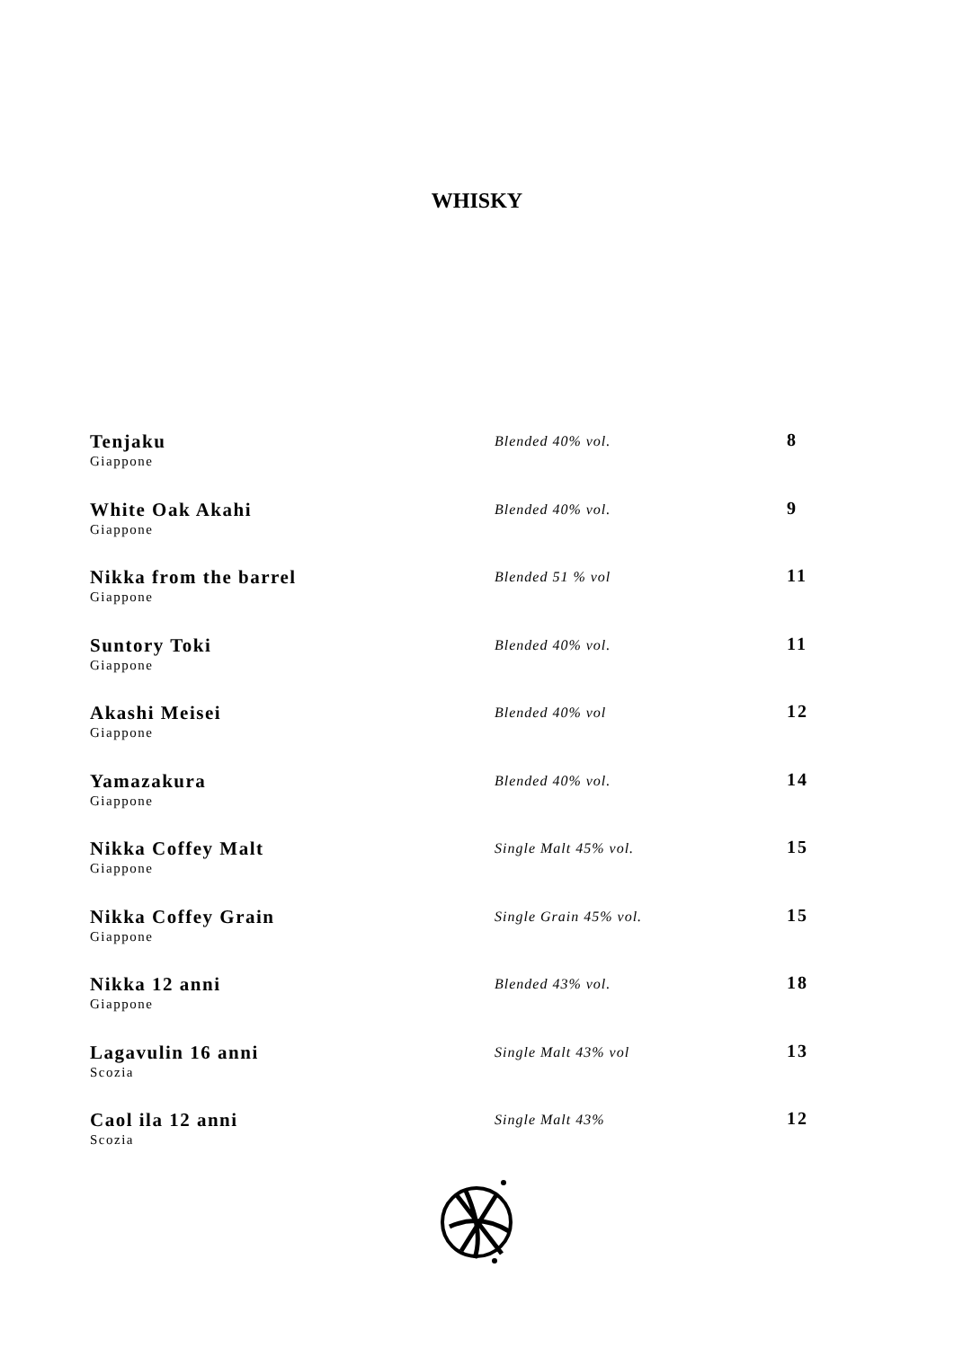WHISKY
| Tenjaku Giappone | Blended 40% vol. | 8 |
| White Oak Akahi Giappone | Blended 40% vol. | 9 |
| Nikka from the barrel Giappone | Blended 51 % vol | 11 |
| Suntory Toki Giappone | Blended 40% vol. | 11 |
| Akashi Meisei Giappone | Blended 40% vol | 12 |
| Yamazakura Giappone | Blended 40% vol. | 14 |
| Nikka Coffey Malt Giappone | Single Malt 45% vol. | 15 |
| Nikka Coffey Grain Giappone | Single Grain 45% vol. | 15 |
| Nikka 12 anni Giappone | Blended 43% vol. | 18 |
| Lagavulin 16 anni Scozia | Single Malt 43% vol | 13 |
| Caol ila 12 anni Scozia | Single Malt 43% | 12 |